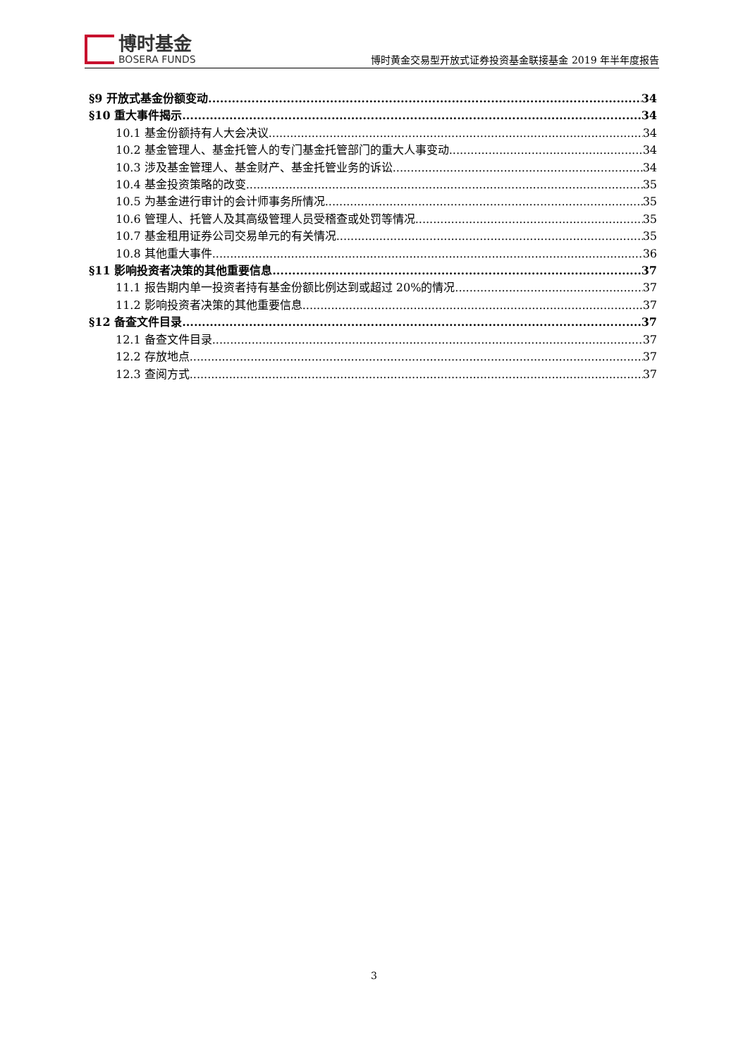博时基金
BOSERA FUNDS
博时黄金交易型开放式证券投资基金联接基金 2019 年半年度报告
§9 开放式基金份额变动 34
§10 重大事件揭示 34
10.1 基金份额持有人大会决议 34
10.2 基金管理人、基金托管人的专门基金托管部门的重大人事变动 34
10.3 涉及基金管理人、基金财产、基金托管业务的诉讼 34
10.4 基金投资策略的改变 35
10.5 为基金进行审计的会计师事务所情况 35
10.6 管理人、托管人及其高级管理人员受稽查或处罚等情况 35
10.7 基金租用证券公司交易单元的有关情况 35
10.8 其他重大事件 36
§11 影响投资者决策的其他重要信息 37
11.1 报告期内单一投资者持有基金份额比例达到或超过 20%的情况 37
11.2 影响投资者决策的其他重要信息 37
§12 备查文件目录 37
12.1 备查文件目录 37
12.2 存放地点 37
12.3 查阅方式 37
3